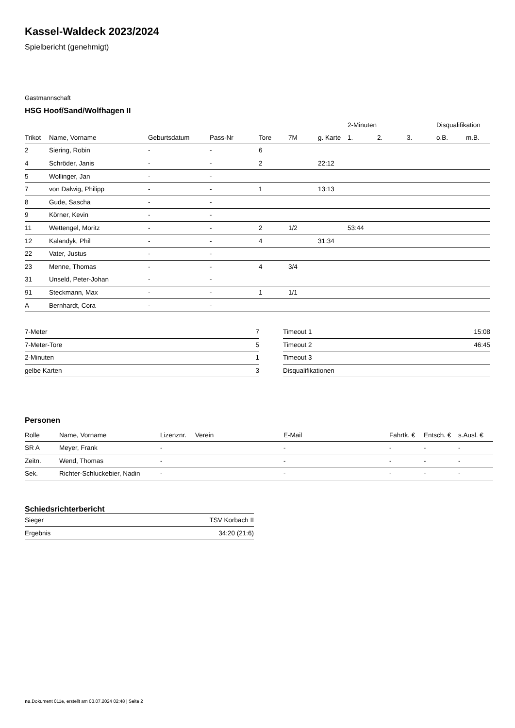Kassel-Waldeck 2023/2024
Spielbericht (genehmigt)
Gastmannschaft
HSG Hoof/Sand/Wolfhagen II
| | | | | | | | 2-Minuten | | | Disqualifikation | |
| --- | --- | --- | --- | --- | --- | --- | --- | --- | --- | --- | --- |
| Trikot | Name, Vorname | Geburtsdatum | Pass-Nr | Tore | 7M | g. Karte | 1. | 2. | 3. | o.B. | m.B. |
| 2 | Siering, Robin | - | - | 6 | | | | | | | |
| 4 | Schröder, Janis | - | - | 2 | | 22:12 | | | | | |
| 5 | Wollinger, Jan | - | - | | | | | | | | |
| 7 | von Dalwig, Philipp | - | - | 1 | | 13:13 | | | | | |
| 8 | Gude, Sascha | - | - | | | | | | | | |
| 9 | Körner, Kevin | - | - | | | | | | | | |
| 11 | Wettengel, Moritz | - | - | 2 | 1/2 | | 53:44 | | | | |
| 12 | Kalandyk, Phil | - | - | 4 | | 31:34 | | | | | |
| 22 | Vater, Justus | - | - | | | | | | | | |
| 23 | Menne, Thomas | - | - | 4 | 3/4 | | | | | | |
| 31 | Unseld, Peter-Johan | - | - | | | | | | | | |
| 91 | Steckmann, Max | - | - | 1 | 1/1 | | | | | | |
| A | Bernhardt, Cora | - | - | | | | | | | | |
| 7-Meter | 7 |
| 7-Meter-Tore | 5 |
| 2-Minuten | 1 |
| gelbe Karten | 3 |
| Timeout 1 | 15:08 |
| Timeout 2 | 46:45 |
| Timeout 3 | |
| Disqualifikationen | |
Personen
| Rolle | Name, Vorname | Lizenznr. | Verein | E-Mail | Fahrtk. € | Entsch. € | s.Ausl. € |
| --- | --- | --- | --- | --- | --- | --- | --- |
| SR A | Meyer, Frank | - | | - | - | - | - |
| Zeitn. | Wend, Thomas | - | | - | - | - | - |
| Sek. | Richter-Schluckebier, Nadin | - | | - | - | - | - |
Schiedsrichterbericht
| Sieger | TSV Korbach II |
| Ergebnis | 34:20 (21:6) |
nu.Dokument 011e, erstellt am 03.07.2024 02:48 | Seite 2